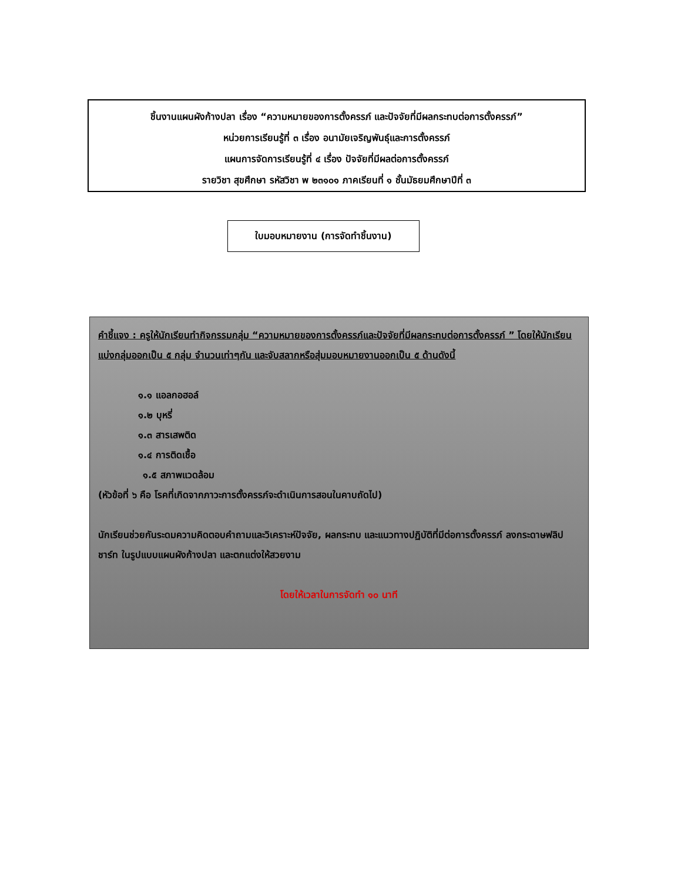ชิ้นงานแผนผังก้างปลา เรื่อง “ความหมายของการตั้งครรภ์ และปัจจัยที่มีผลกระทบต่อการตั้งครรภ์”
หน่วยการเรียนรู้ที่ ๓ เรื่อง อนามัยเจริญพันธุ์และการตั้งครรภ์
แผนการจัดการเรียนรู้ที่ ๔ เรื่อง ปัจจัยที่มีผลต่อการตั้งครรภ์
รายวิชา สุขศึกษา รหัสวิชา พ ๒๓๑๐๑ ภาคเรียนที่ ๑ ชั้นมัธยมศึกษาปีที่ ๓
ใบมอบหมายงาน (การจัดทำชิ้นงาน)
คำชี้แจง : ครูให้นักเรียนทำกิจกรรมกลุ่ม “ความหมายของการตั้งครรภ์และปัจจัยที่มีผลกระทบต่อการตั้งครรภ์ ” โดยให้นักเรียนแบ่งกลุ่มออกเป็น ๕ กลุ่ม จำนวนเท่าๆกัน และจับสลากหรือสุ่มมอบหมายงานออกเป็น ๕ ด้านดังนี้
๑.๑ แอลกอฮอล์
๑.๒ บุหรี่
๑.๓ สารเสพติด
๑.๔ การติดเชื้อ
๑.๕ สภาพแวดล้อม
(หัวข้อที่ ๖ คือ โรคที่เกิดจากภาวะการตั้งครรภ์จะดำเนินการสอนในคาบถัดไป)
นักเรียนช่วยกันระดมความคิดตอบคำถามและวิเคราะห์ปัจจัย, ผลกระทบ และแนวทางปฏิบัติที่มีต่อการตั้งครรภ์ ลงกระดาษฟลิปชาร์ท ในรูปแบบแผนผังก้างปลา และตกแต่งให้สวยงาม
โดยให้เวลาในการจัดทำ ๑๐ นาที